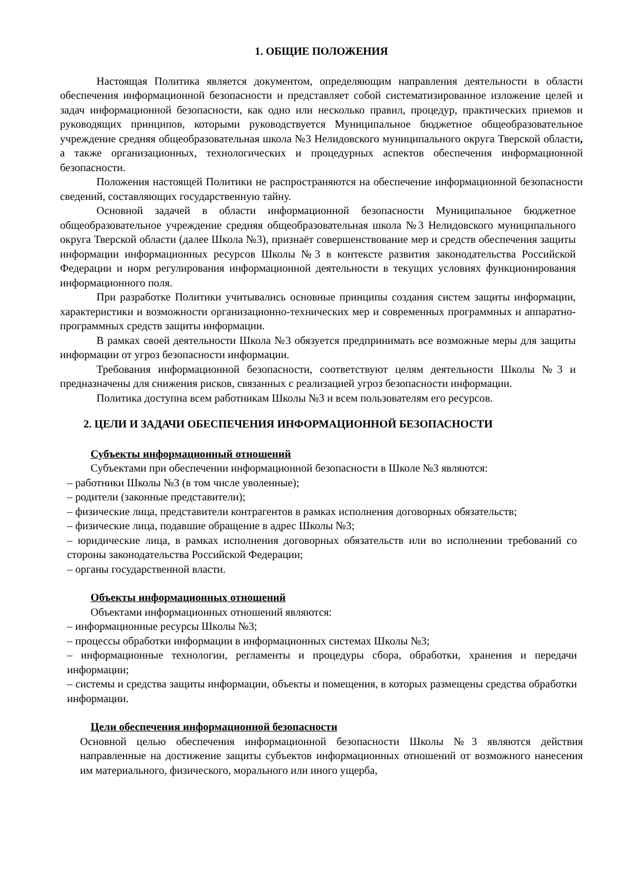1. ОБЩИЕ ПОЛОЖЕНИЯ
Настоящая Политика является документом, определяющим направления деятельности в области обеспечения информационной безопасности и представляет собой систематизированное изложение целей и задач информационной безопасности, как одно или несколько правил, процедур, практических приемов и руководящих принципов, которыми руководствуется Муниципальное бюджетное общеобразовательное учреждение средняя общеобразовательная школа №3 Нелидовского муниципального округа Тверской области, а также организационных, технологических и процедурных аспектов обеспечения информационной безопасности.
Положения настоящей Политики не распространяются на обеспечение информационной безопасности сведений, составляющих государственную тайну.
Основной задачей в области информационной безопасности Муниципальное бюджетное общеобразовательное учреждение средняя общеобразовательная школа №3 Нелидовского муниципального округа Тверской области (далее Школа №3), признаёт совершенствование мер и средств обеспечения защиты информации информационных ресурсов Школы №3 в контексте развития законодательства Российской Федерации и норм регулирования информационной деятельности в текущих условиях функционирования информационного поля.
При разработке Политики учитывались основные принципы создания систем защиты информации, характеристики и возможности организационно-технических мер и современных программных и аппаратно-программных средств защиты информации.
В рамках своей деятельности Школа №3 обязуется предпринимать все возможные меры для защиты информации от угроз безопасности информации.
Требования информационной безопасности, соответствуют целям деятельности Школы №3 и предназначены для снижения рисков, связанных с реализацией угроз безопасности информации.
Политика доступна всем работникам Школы №3 и всем пользователям его ресурсов.
2. ЦЕЛИ И ЗАДАЧИ ОБЕСПЕЧЕНИЯ ИНФОРМАЦИОННОЙ БЕЗОПАСНОСТИ
Субъекты информационный отношений
Субъектами при обеспечении информационной безопасности в Школе №3 являются:
– работники Школы №3 (в том числе уволенные);
– родители (законные представители);
– физические лица, представители контрагентов в рамках исполнения договорных обязательств;
– физические лица, подавшие обращение в адрес Школы №3;
– юридические лица, в рамках исполнения договорных обязательств или во исполнении требований со стороны законодательства Российской Федерации;
– органы государственной власти.
Объекты информационных отношений
Объектами информационных отношений являются:
– информационные ресурсы Школы №3;
– процессы обработки информации в информационных системах Школы №3;
– информационные технологии, регламенты и процедуры сбора, обработки, хранения и передачи информации;
– системы и средства защиты информации, объекты и помещения, в которых размещены средства обработки информации.
Цели обеспечения информационной безопасности
Основной целью обеспечения информационной безопасности Школы №3 являются действия направленные на достижение защиты субъектов информационных отношений от возможного нанесения им материального, физического, морального или иного ущерба,